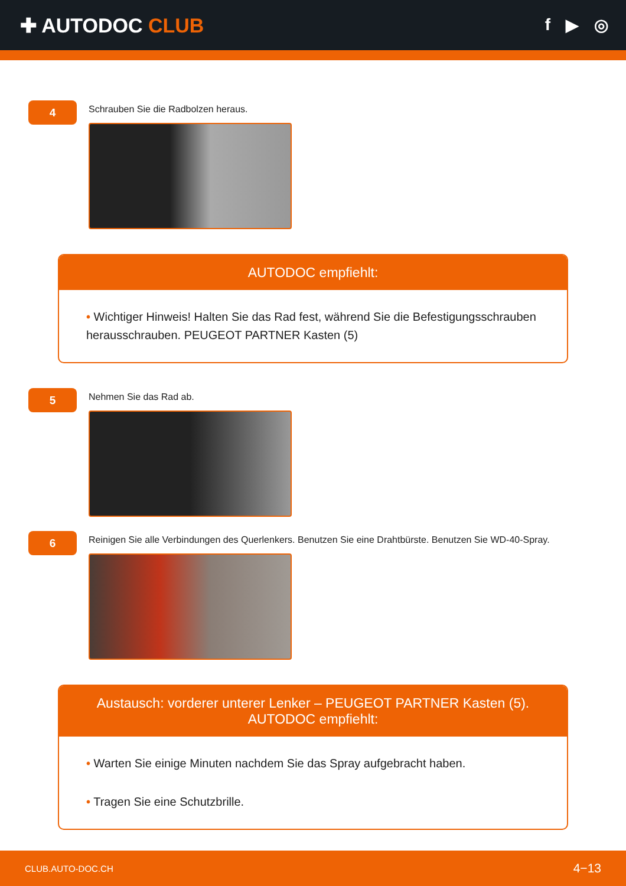✚ AUTODOC CLUB
f ▶ ◎
4
Schrauben Sie die Radbolzen heraus.
AUTODOC empfiehlt:
• Wichtiger Hinweis! Halten Sie das Rad fest, während Sie die Befestigungsschrauben herausschrauben. PEUGEOT PARTNER Kasten (5)
5
Nehmen Sie das Rad ab.
6
Reinigen Sie alle Verbindungen des Querlenkers. Benutzen Sie eine Drahtbürste. Benutzen Sie WD-40-Spray.
Austausch: vorderer unterer Lenker – PEUGEOT PARTNER Kasten (5).
AUTODOC empfiehlt:
• Warten Sie einige Minuten nachdem Sie das Spray aufgebracht haben.
• Tragen Sie eine Schutzbrille.
CLUB.AUTO-DOC.CH 4−13